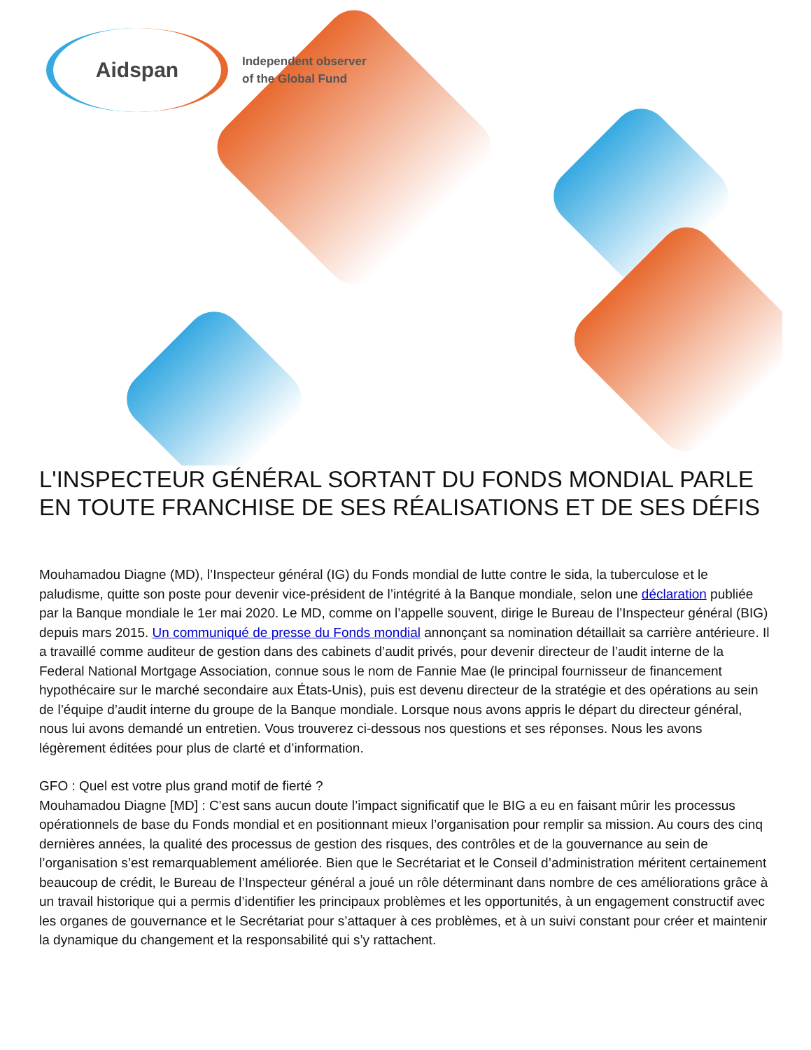Aidspan
Independent observer
of the Global Fund
L'INSPECTEUR GÉNÉRAL SORTANT DU FONDS MONDIAL PARLE EN TOUTE FRANCHISE DE SES RÉALISATIONS ET DE SES DÉFIS
Mouhamadou Diagne (MD), l’Inspecteur général (IG) du Fonds mondial de lutte contre le sida, la tuberculose et le paludisme, quitte son poste pour devenir vice-président de l’intégrité à la Banque mondiale, selon une déclaration publiée par la Banque mondiale le 1er mai 2020. Le MD, comme on l’appelle souvent, dirige le Bureau de l’Inspecteur général (BIG) depuis mars 2015. Un communiqué de presse du Fonds mondial annonçant sa nomination détaillait sa carrière antérieure. Il a travaillé comme auditeur de gestion dans des cabinets d’audit privés, pour devenir directeur de l’audit interne de la Federal National Mortgage Association, connue sous le nom de Fannie Mae (le principal fournisseur de financement hypothécaire sur le marché secondaire aux États-Unis), puis est devenu directeur de la stratégie et des opérations au sein de l’équipe d’audit interne du groupe de la Banque mondiale. Lorsque nous avons appris le départ du directeur général, nous lui avons demandé un entretien. Vous trouverez ci-dessous nos questions et ses réponses. Nous les avons légèrement éditées pour plus de clarté et d’information.
GFO : Quel est votre plus grand motif de fierté ?
Mouhamadou Diagne [MD] : C’est sans aucun doute l’impact significatif que le BIG a eu en faisant mûrir les processus opérationnels de base du Fonds mondial et en positionnant mieux l’organisation pour remplir sa mission. Au cours des cinq dernières années, la qualité des processus de gestion des risques, des contrôles et de la gouvernance au sein de l’organisation s’est remarquablement améliorée. Bien que le Secrétariat et le Conseil d’administration méritent certainement beaucoup de crédit, le Bureau de l’Inspecteur général a joué un rôle déterminant dans nombre de ces améliorations grâce à un travail historique qui a permis d’identifier les principaux problèmes et les opportunités, à un engagement constructif avec les organes de gouvernance et le Secrétariat pour s’attaquer à ces problèmes, et à un suivi constant pour créer et maintenir la dynamique du changement et la responsabilité qui s’y rattachent.